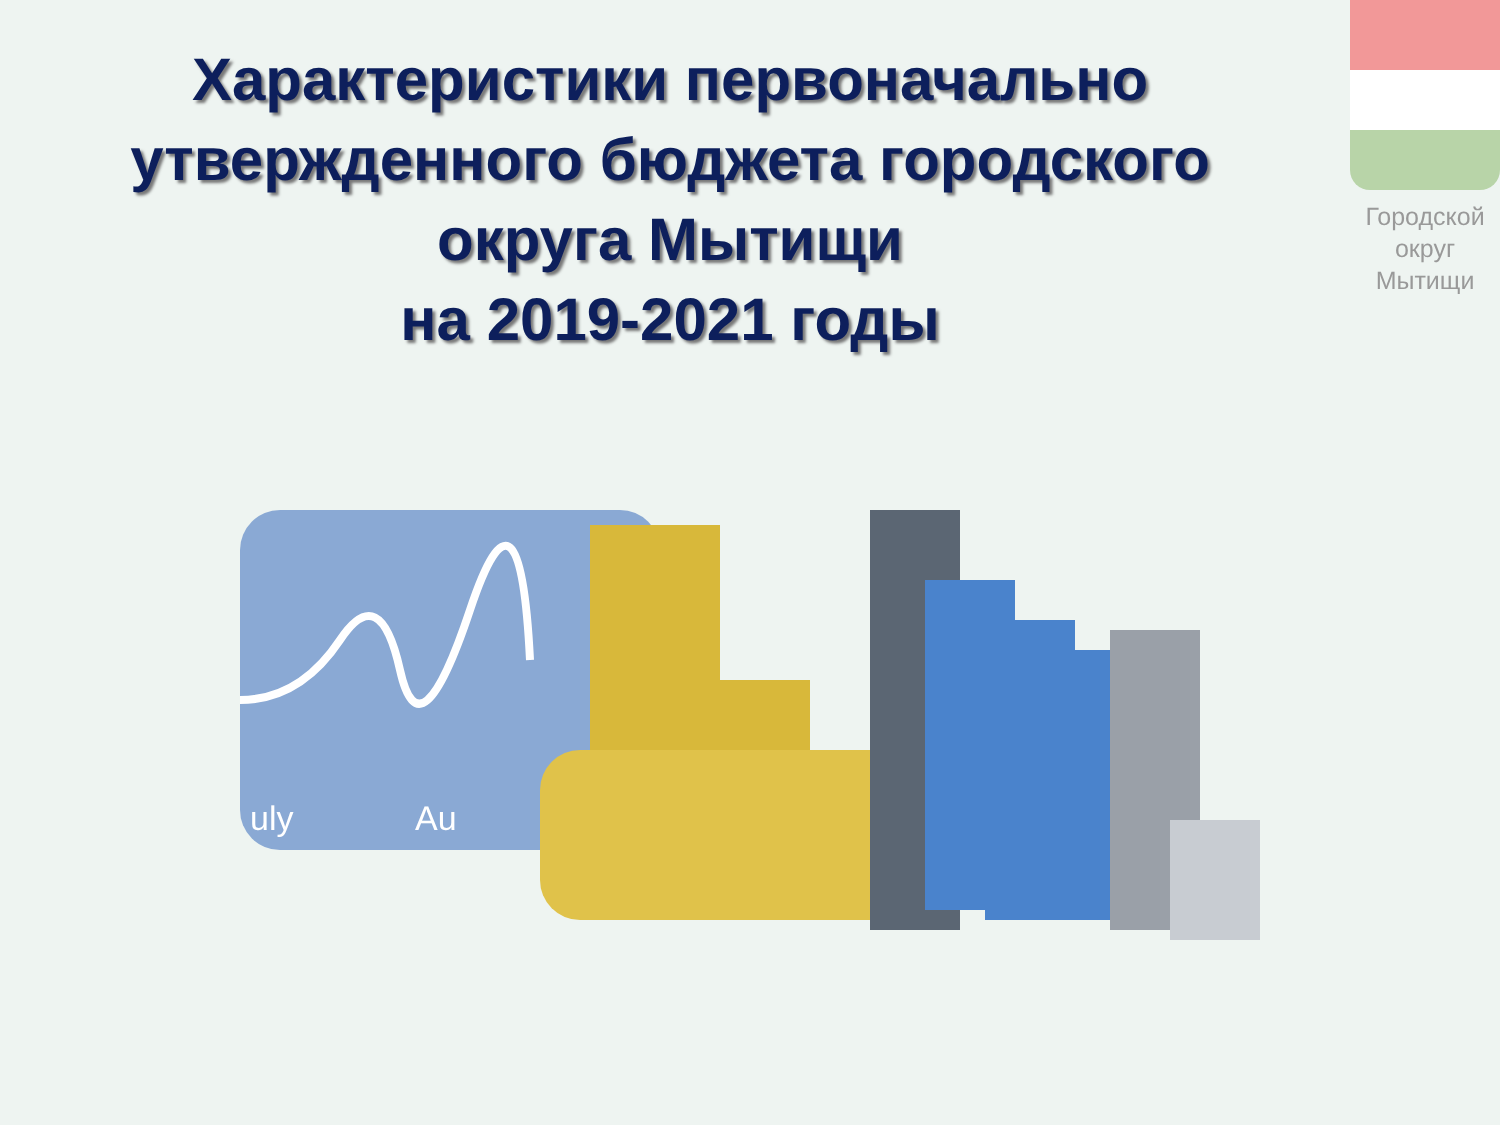Характеристики первоначально утвержденного бюджета городского округа Мытищи
на 2019-2021 годы
Городской округ Мытищи
uly
Au